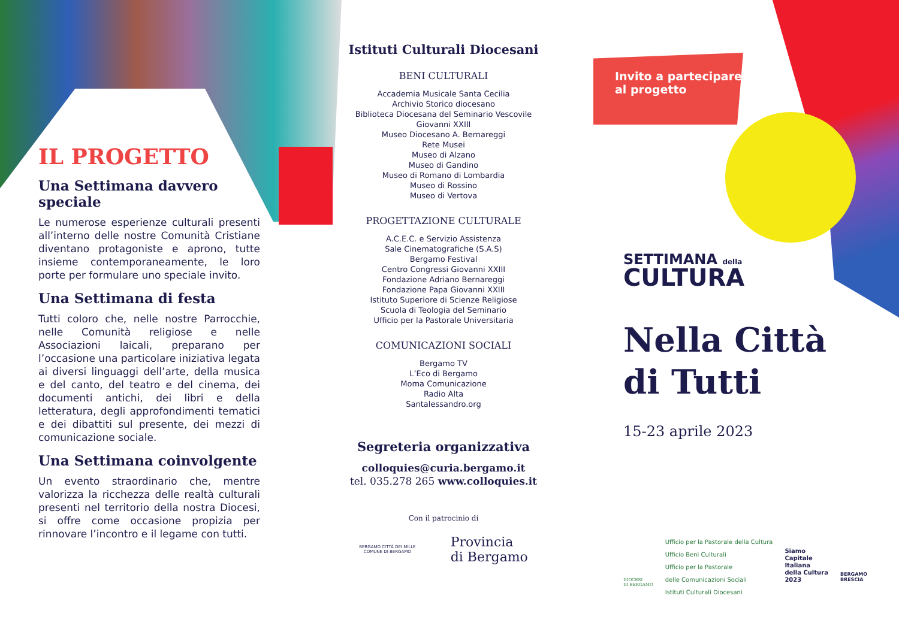Invito a partecipare
al progetto
IL PROGETTO
Una Settimana davvero speciale
Le numerose esperienze culturali presenti all’interno delle nostre Comunità Cristiane diventano protagoniste e aprono, tutte insieme contemporaneamente, le loro porte per formulare uno speciale invito.
Una Settimana di festa
Tutti coloro che, nelle nostre Parrocchie, nelle Comunità religiose e nelle Associazioni laicali, preparano per l’occasione una particolare iniziativa legata ai diversi linguaggi dell’arte, della musica e del canto, del teatro e del cinema, dei documenti antichi, dei libri e della letteratura, degli approfondimenti tematici e dei dibattiti sul presente, dei mezzi di comunicazione sociale.
Una Settimana coinvolgente
Un evento straordinario che, mentre valorizza la ricchezza delle realtà culturali presenti nel territorio della nostra Diocesi, si offre come occasione propizia per rinnovare l’incontro e il legame con tutti.
Istituti Culturali Diocesani
BENI CULTURALI
Accademia Musicale Santa Cecilia
Archivio Storico diocesano
Biblioteca Diocesana del Seminario Vescovile
Giovanni XXIII
Museo Diocesano A. Bernareggi
Rete Musei
Museo di Alzano
Museo di Gandino
Museo di Romano di Lombardia
Museo di Rossino
Museo di Vertova
PROGETTAZIONE CULTURALE
A.C.E.C. e Servizio Assistenza
Sale Cinematografiche (S.A.S)
Bergamo Festival
Centro Congressi Giovanni XXIII
Fondazione Adriano Bernareggi
Fondazione Papa Giovanni XXIII
Istituto Superiore di Scienze Religiose
Scuola di Teologia del Seminario
Ufficio per la Pastorale Universitaria
COMUNICAZIONI SOCIALI
Bergamo TV
L’Eco di Bergamo
Moma Comunicazione
Radio Alta
Santalessandro.org
Segreteria organizzativa
colloquies@curia.bergamo.it
tel. 035.278 265 www.colloquies.it
Con il patrocinio di
BERGAMO CITTÀ DEI MILLE
COMUNE DI BERGAMO Provincia
di Bergamo
SETTIMANA della
CULTURA
Nella Città
di Tutti
15-23 aprile 2023
DIOCESI
DI BERGAMO
Ufficio per la Pastorale della Cultura
Ufficio Beni Culturali
Ufficio per la Pastorale
delle Comunicazioni Sociali
Istituti Culturali Diocesani
Siamo
Capitale
Italiana
della Cultura
2023
BERGAMO
BRESCIA